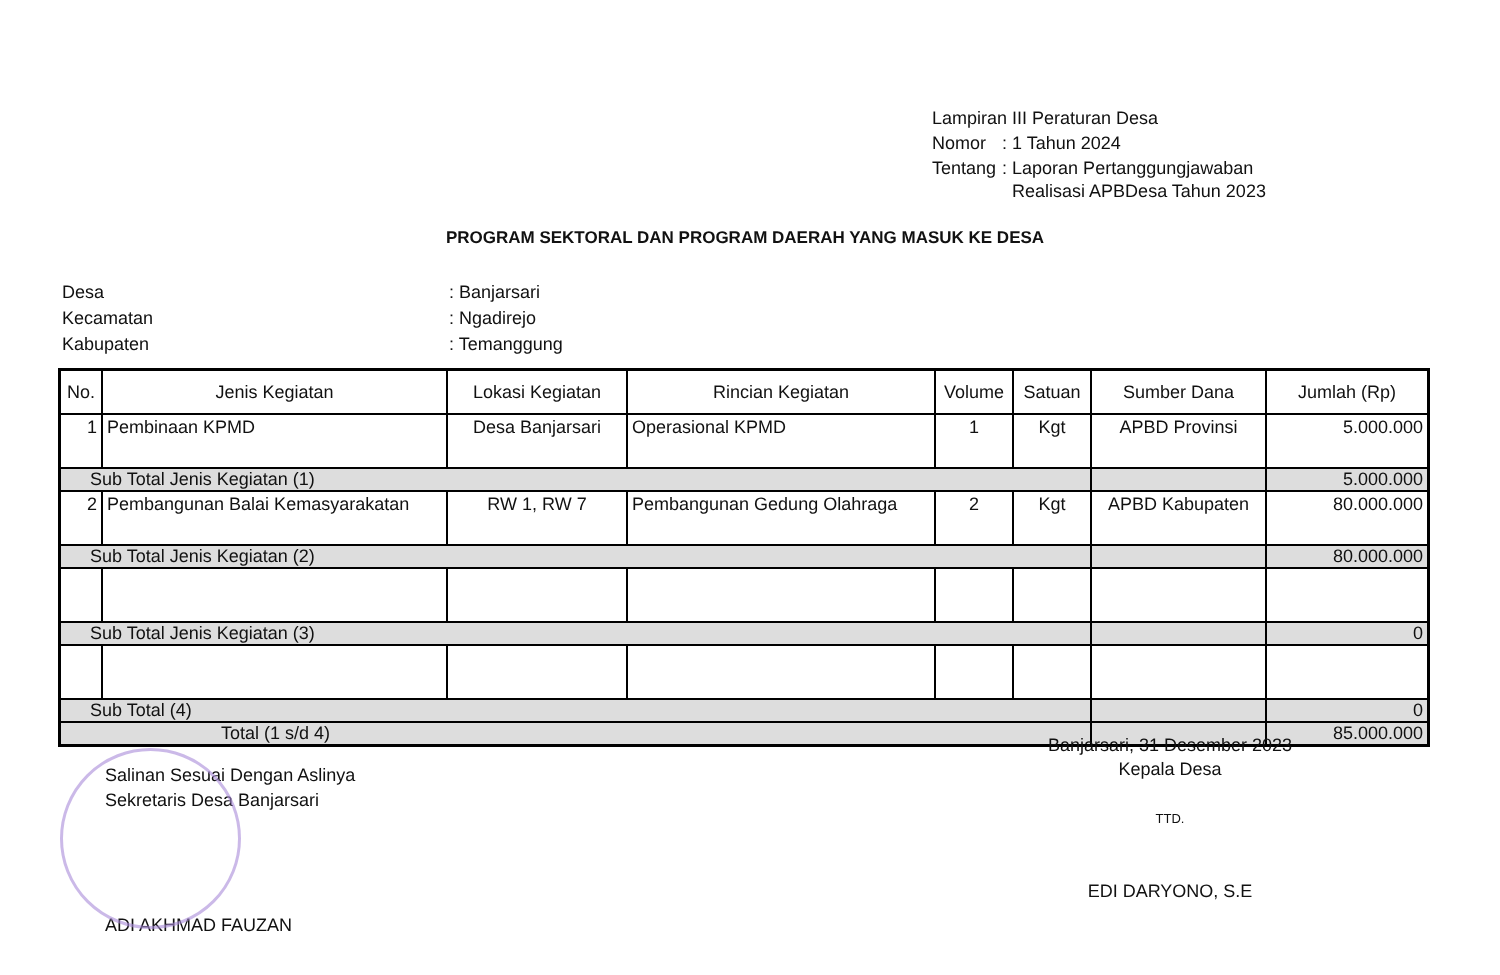| Lampiran III Peraturan Desa | |
| Nomor | : 1 Tahun 2024 |
| Tentang | : Laporan Pertanggungjawaban Realisasi APBDesa Tahun 2023 |
PROGRAM SEKTORAL DAN PROGRAM DAERAH YANG MASUK KE DESA
| Desa | : Banjarsari |
| Kecamatan | : Ngadirejo |
| Kabupaten | : Temanggung |
| No. | Jenis Kegiatan | Lokasi Kegiatan | Rincian Kegiatan | Volume | Satuan | Sumber Dana | Jumlah (Rp) |
| --- | --- | --- | --- | --- | --- | --- | --- |
| 1 | Pembinaan KPMD | Desa Banjarsari | Operasional KPMD | 1 | Kgt | APBD Provinsi | 5.000.000 |
| Sub Total Jenis Kegiatan (1) | | | | | | | 5.000.000 |
| 2 | Pembangunan Balai Kemasyarakatan | RW 1, RW 7 | Pembangunan Gedung Olahraga | 2 | Kgt | APBD Kabupaten | 80.000.000 |
| Sub Total Jenis Kegiatan (2) | | | | | | | 80.000.000 |
| Sub Total Jenis Kegiatan (3) | | | | | | | 0 |
| Sub Total (4) | | | | | | | 0 |
| Total (1 s/d 4) | | | | | | | 85.000.000 |
Banjarsari, 31 Desember 2023
Kepala Desa
TTD.
EDI DARYONO, S.E
Salinan Sesuai Dengan Aslinya
Sekretaris Desa Banjarsari
ADI AKHMAD FAUZAN